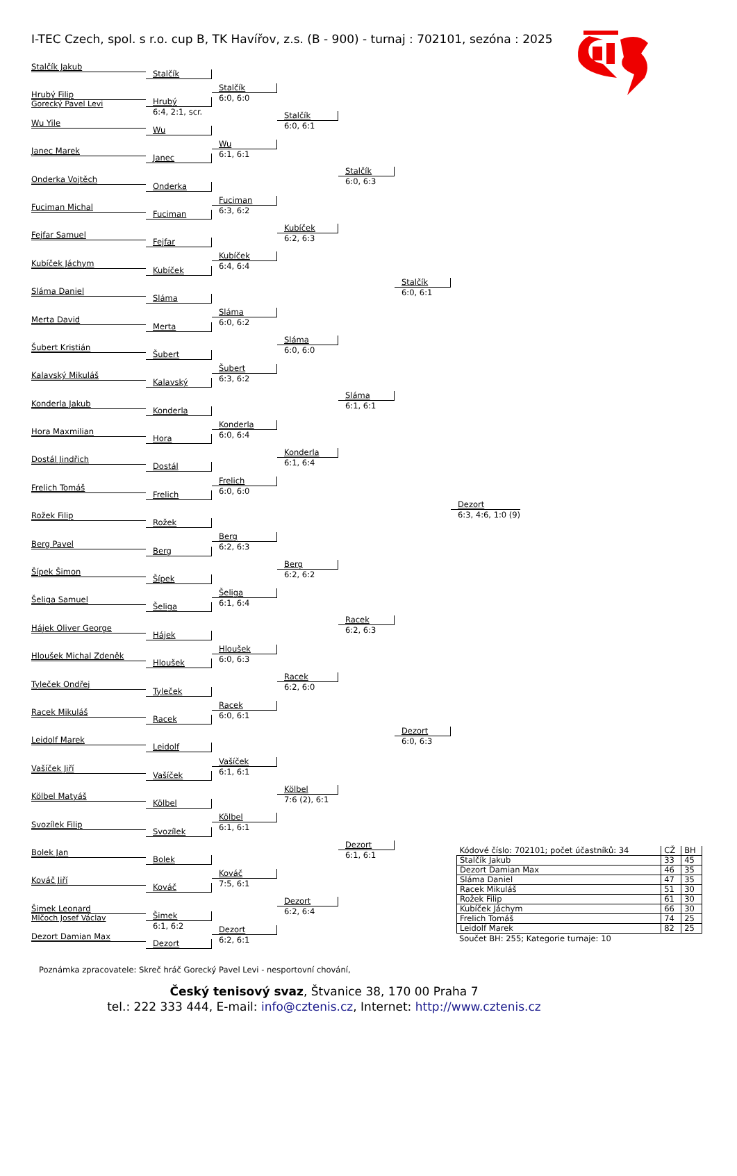I-TEC Czech, spol. s r.o. cup B, TK Havířov, z.s. (B - 900) - turnaj : 702101, sezóna : 2025
Stalčík Jakub
Hrubý Filip
Gorecký Pavel Levi
Wu Yile
Janec Marek
Onderka Vojtěch
Fuciman Michal
Fejfar Samuel
Kubíček Jáchym
Sláma Daniel
Merta David
Šubert Kristián
Kalavský Mikuláš
Konderla Jakub
Hora Maxmilian
Dostál Jindřich
Frelich Tomáš
Rožek Filip
Berg Pavel
Šípek Šimon
Šeliga Samuel
Hájek Oliver George
Hloušek Michal Zdeněk
Tyleček Ondřej
Racek Mikuláš
Leidolf Marek
Vašíček Jiří
Kölbel Matyáš
Svozílek Filip
Bolek Jan
Kováč Jiří
Šimek Leonard
Mlčoch Josef Václav
Dezort Damian Max
Stalčík
Hrubý
6:4, 2:1, scr.
Wu
Janec
Onderka
Fuciman
Fejfar
Kubíček
Sláma
Merta
Šubert
Kalavský
Konderla
Hora
Dostál
Frelich
Rožek
Berg
Šípek
Šeliga
Hájek
Hloušek
Tyleček
Racek
Leidolf
Vašíček
Kölbel
Svozílek
Bolek
Kováč
Šimek
6:1, 6:2
Dezort
Stalčík
6:0, 6:0
Wu
6:1, 6:1
Fuciman
6:3, 6:2
Kubíček
6:4, 6:4
Sláma
6:0, 6:2
Šubert
6:3, 6:2
Konderla
6:0, 6:4
Frelich
6:0, 6:0
Berg
6:2, 6:3
Šeliga
6:1, 6:4
Hloušek
6:0, 6:3
Racek
6:0, 6:1
Vašíček
6:1, 6:1
Kölbel
6:1, 6:1
Kováč
7:5, 6:1
Dezort
6:2, 6:1
Stalčík
6:0, 6:1
Kubíček
6:2, 6:3
Sláma
6:0, 6:0
Konderla
6:1, 6:4
Berg
6:2, 6:2
Racek
6:2, 6:0
Kölbel
7:6 (2), 6:1
Dezort
6:2, 6:4
Stalčík
6:0, 6:3
Sláma
6:1, 6:1
Racek
6:2, 6:3
Dezort
6:1, 6:1
Stalčík
6:0, 6:1
Dezort
6:0, 6:3
Dezort
6:3, 4:6, 1:0 (9)
| Kódové číslo: 702101; počet účastníků: 34 | CŽ | BH |
| Stalčík Jakub | 33 | 45 |
| Dezort Damian Max | 46 | 35 |
| Sláma Daniel | 47 | 35 |
| Racek Mikuláš | 51 | 30 |
| Rožek Filip | 61 | 30 |
| Kubíček Jáchym | 66 | 30 |
| Frelich Tomáš | 74 | 25 |
| Leidolf Marek | 82 | 25 |
Součet BH: 255; Kategorie turnaje: 10
Poznámka zpracovatele: Skreč hráč Gorecký Pavel Levi - nesportovní chování,
Český tenisový svaz, Štvanice 38, 170 00 Praha 7
tel.: 222 333 444, E-mail: info@cztenis.cz, Internet: http://www.cztenis.cz